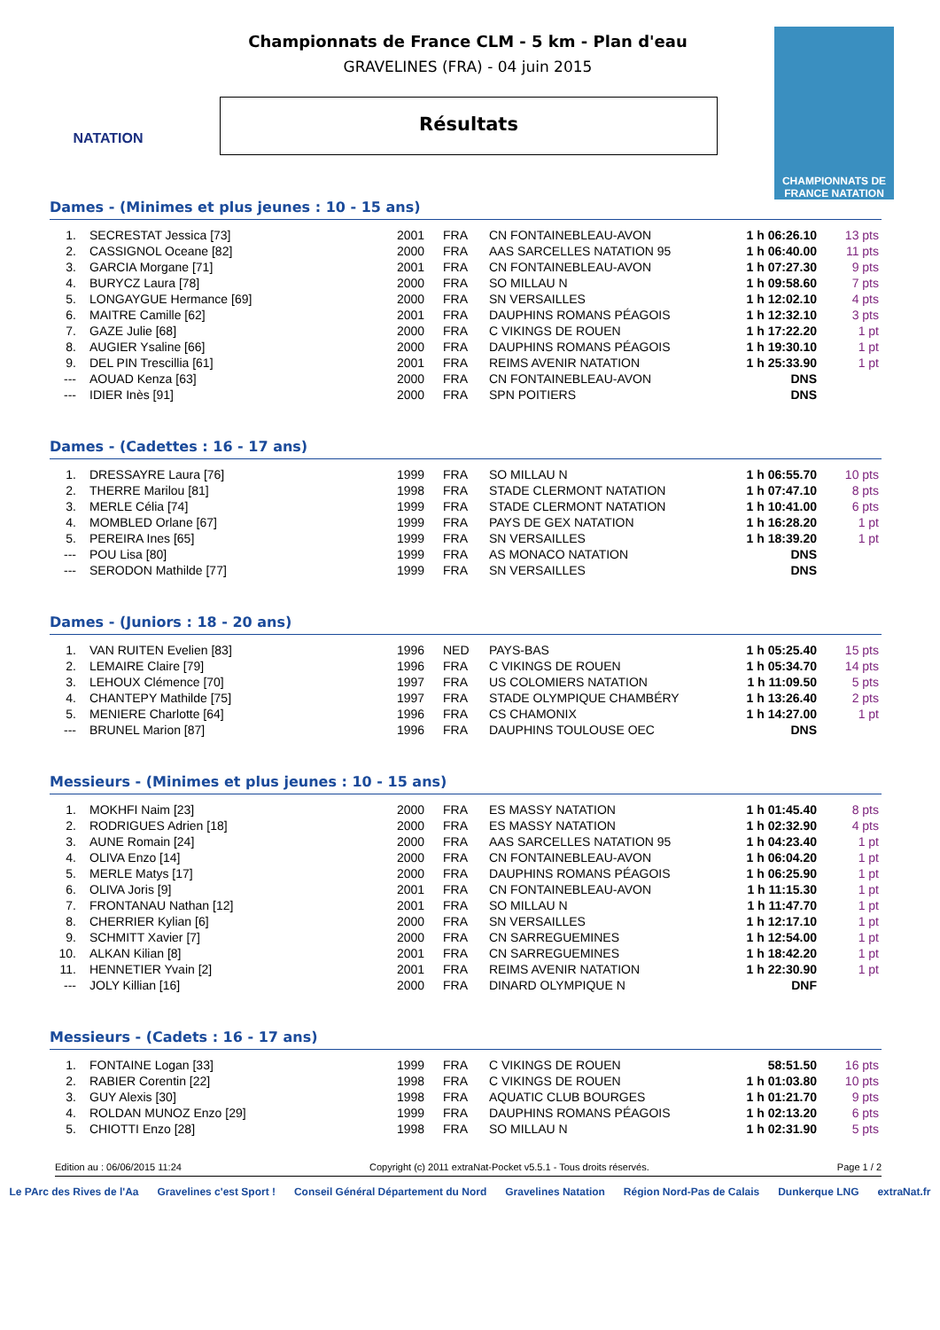NATATION
Championnats de France CLM - 5 km - Plan d'eau
GRAVELINES (FRA) - 04 juin 2015
Résultats
CHAMPIONNATS DE FRANCE NATATION
Dames - (Minimes et plus jeunes : 10 - 15 ans)
| 1. | SECRESTAT Jessica [73] | 2001 | FRA | CN FONTAINEBLEAU-AVON | 1 h 06:26.10 | 13 pts |
| 2. | CASSIGNOL Oceane [82] | 2000 | FRA | AAS SARCELLES NATATION 95 | 1 h 06:40.00 | 11 pts |
| 3. | GARCIA Morgane [71] | 2001 | FRA | CN FONTAINEBLEAU-AVON | 1 h 07:27.30 | 9 pts |
| 4. | BURYCZ Laura [78] | 2000 | FRA | SO MILLAU N | 1 h 09:58.60 | 7 pts |
| 5. | LONGAYGUE Hermance [69] | 2000 | FRA | SN VERSAILLES | 1 h 12:02.10 | 4 pts |
| 6. | MAITRE Camille [62] | 2001 | FRA | DAUPHINS ROMANS PÉAGOIS | 1 h 12:32.10 | 3 pts |
| 7. | GAZE Julie [68] | 2000 | FRA | C VIKINGS DE ROUEN | 1 h 17:22.20 | 1 pt |
| 8. | AUGIER Ysaline [66] | 2000 | FRA | DAUPHINS ROMANS PÉAGOIS | 1 h 19:30.10 | 1 pt |
| 9. | DEL PIN Trescillia [61] | 2001 | FRA | REIMS AVENIR NATATION | 1 h 25:33.90 | 1 pt |
| --- | AOUAD Kenza [63] | 2000 | FRA | CN FONTAINEBLEAU-AVON | DNS | |
| --- | IDIER Inès [91] | 2000 | FRA | SPN POITIERS | DNS | |
Dames - (Cadettes : 16 - 17 ans)
| 1. | DRESSAYRE Laura [76] | 1999 | FRA | SO MILLAU N | 1 h 06:55.70 | 10 pts |
| 2. | THERRE Marilou [81] | 1998 | FRA | STADE CLERMONT NATATION | 1 h 07:47.10 | 8 pts |
| 3. | MERLE Célia [74] | 1999 | FRA | STADE CLERMONT NATATION | 1 h 10:41.00 | 6 pts |
| 4. | MOMBLED Orlane [67] | 1999 | FRA | PAYS DE GEX NATATION | 1 h 16:28.20 | 1 pt |
| 5. | PEREIRA Ines [65] | 1999 | FRA | SN VERSAILLES | 1 h 18:39.20 | 1 pt |
| --- | POU Lisa [80] | 1999 | FRA | AS MONACO NATATION | DNS | |
| --- | SERODON Mathilde [77] | 1999 | FRA | SN VERSAILLES | DNS | |
Dames - (Juniors : 18 - 20 ans)
| 1. | VAN RUITEN Evelien [83] | 1996 | NED | PAYS-BAS | 1 h 05:25.40 | 15 pts |
| 2. | LEMAIRE Claire [79] | 1996 | FRA | C VIKINGS DE ROUEN | 1 h 05:34.70 | 14 pts |
| 3. | LEHOUX Clémence [70] | 1997 | FRA | US COLOMIERS NATATION | 1 h 11:09.50 | 5 pts |
| 4. | CHANTEPY Mathilde [75] | 1997 | FRA | STADE OLYMPIQUE CHAMBÉRY | 1 h 13:26.40 | 2 pts |
| 5. | MENIERE Charlotte [64] | 1996 | FRA | CS CHAMONIX | 1 h 14:27.00 | 1 pt |
| --- | BRUNEL Marion [87] | 1996 | FRA | DAUPHINS TOULOUSE OEC | DNS | |
Messieurs - (Minimes et plus jeunes : 10 - 15 ans)
| 1. | MOKHFI Naim [23] | 2000 | FRA | ES MASSY NATATION | 1 h 01:45.40 | 8 pts |
| 2. | RODRIGUES Adrien [18] | 2000 | FRA | ES MASSY NATATION | 1 h 02:32.90 | 4 pts |
| 3. | AUNE Romain [24] | 2000 | FRA | AAS SARCELLES NATATION 95 | 1 h 04:23.40 | 1 pt |
| 4. | OLIVA Enzo [14] | 2000 | FRA | CN FONTAINEBLEAU-AVON | 1 h 06:04.20 | 1 pt |
| 5. | MERLE Matys [17] | 2000 | FRA | DAUPHINS ROMANS PÉAGOIS | 1 h 06:25.90 | 1 pt |
| 6. | OLIVA Joris [9] | 2001 | FRA | CN FONTAINEBLEAU-AVON | 1 h 11:15.30 | 1 pt |
| 7. | FRONTANAU Nathan [12] | 2001 | FRA | SO MILLAU N | 1 h 11:47.70 | 1 pt |
| 8. | CHERRIER Kylian [6] | 2000 | FRA | SN VERSAILLES | 1 h 12:17.10 | 1 pt |
| 9. | SCHMITT Xavier [7] | 2000 | FRA | CN SARREGUEMINES | 1 h 12:54.00 | 1 pt |
| 10. | ALKAN Kilian [8] | 2001 | FRA | CN SARREGUEMINES | 1 h 18:42.20 | 1 pt |
| 11. | HENNETIER Yvain [2] | 2001 | FRA | REIMS AVENIR NATATION | 1 h 22:30.90 | 1 pt |
| --- | JOLY Killian [16] | 2000 | FRA | DINARD OLYMPIQUE N | DNF | |
Messieurs - (Cadets : 16 - 17 ans)
| 1. | FONTAINE Logan [33] | 1999 | FRA | C VIKINGS DE ROUEN | 58:51.50 | 16 pts |
| 2. | RABIER Corentin [22] | 1998 | FRA | C VIKINGS DE ROUEN | 1 h 01:03.80 | 10 pts |
| 3. | GUY Alexis [30] | 1998 | FRA | AQUATIC CLUB BOURGES | 1 h 01:21.70 | 9 pts |
| 4. | ROLDAN MUNOZ Enzo [29] | 1999 | FRA | DAUPHINS ROMANS PÉAGOIS | 1 h 02:13.20 | 6 pts |
| 5. | CHIOTTI Enzo [28] | 1998 | FRA | SO MILLAU N | 1 h 02:31.90 | 5 pts |
Edition au : 06/06/2015 11:24 Copyright (c) 2011 extraNat-Pocket v5.5.1 - Tous droits réservés. Page 1 / 2
Le PArc des Rives de l'Aa Gravelines c'est Sport ! Conseil Général Département du Nord Gravelines Natation Région Nord-Pas de Calais Dunkerque LNG extraNat.fr